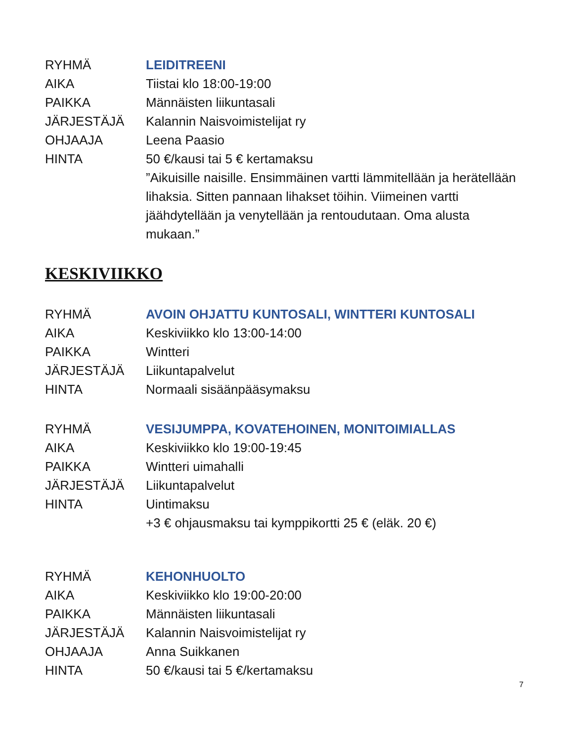RYHMÄ LEIDITREENI
AIKA Tiistai klo 18:00-19:00
PAIKKA Männäisten liikuntasali
JÄRJESTÄJÄ Kalannin Naisvoimistelijat ry
OHJAAJA Leena Paasio
HINTA 50 €/kausi tai 5 € kertamaksu
”Aikuisille naisille. Ensimmäinen vartti lämmitellään ja herätellään lihaksia. Sitten pannaan lihakset töihin. Viimeinen vartti jäähdytellään ja venytellään ja rentoudutaan. Oma alusta mukaan.”
KESKIVIIKKO
RYHMÄ AVOIN OHJATTU KUNTOSALI, WINTTERI KUNTOSALI
AIKA Keskiviikko klo 13:00-14:00
PAIKKA Wintteri
JÄRJESTÄJÄ Liikuntapalvelut
HINTA Normaali sisäänpääsymaksu
RYHMÄ VESIJUMPPA, KOVATEHOINEN, MONITOIMIALLAS
AIKA Keskiviikko klo 19:00-19:45
PAIKKA Wintteri uimahalli
JÄRJESTÄJÄ Liikuntapalvelut
HINTA Uintimaksu
+3 € ohjausmaksu tai kymppikortti 25 € (eläk. 20 €)
RYHMÄ KEHONHUOLTO
AIKA Keskiviikko klo 19:00-20:00
PAIKKA Männäisten liikuntasali
JÄRJESTÄJÄ Kalannin Naisvoimistelijat ry
OHJAAJA Anna Suikkanen
HINTA 50 €/kausi tai 5 €/kertamaksu
7